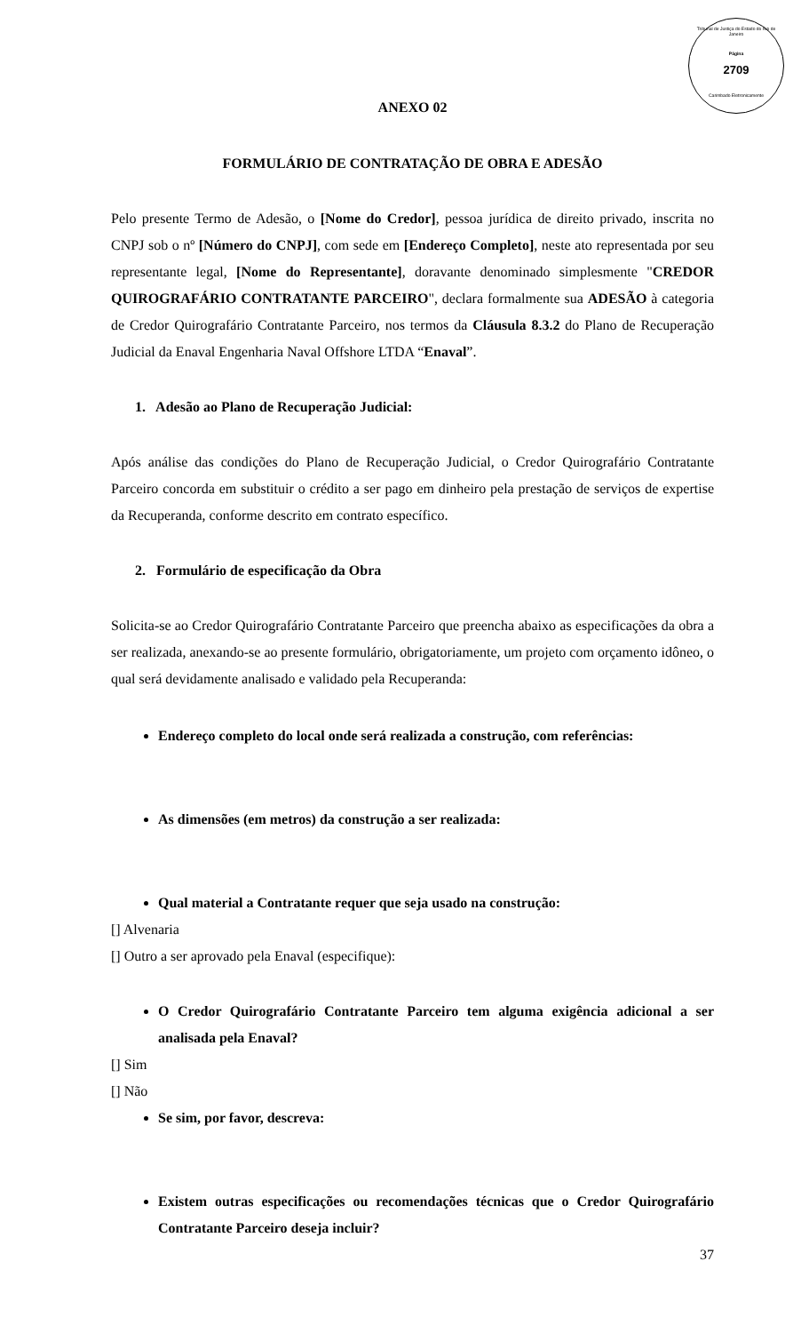Tribunal de Justiça do Estado do Rio de Janeiro
Página
2709
Carimbado Eletronicamente
ANEXO 02
FORMULÁRIO DE CONTRATAÇÃO DE OBRA E ADESÃO
Pelo presente Termo de Adesão, o [Nome do Credor], pessoa jurídica de direito privado, inscrita no CNPJ sob o nº [Número do CNPJ], com sede em [Endereço Completo], neste ato representada por seu representante legal, [Nome do Representante], doravante denominado simplesmente "CREDOR QUIROGRAFÁRIO CONTRATANTE PARCEIRO", declara formalmente sua ADESÃO à categoria de Credor Quirografário Contratante Parceiro, nos termos da Cláusula 8.3.2 do Plano de Recuperação Judicial da Enaval Engenharia Naval Offshore LTDA “Enaval”.
1. Adesão ao Plano de Recuperação Judicial:
Após análise das condições do Plano de Recuperação Judicial, o Credor Quirografário Contratante Parceiro concorda em substituir o crédito a ser pago em dinheiro pela prestação de serviços de expertise da Recuperanda, conforme descrito em contrato específico.
2. Formulário de especificação da Obra
Solicita-se ao Credor Quirografário Contratante Parceiro que preencha abaixo as especificações da obra a ser realizada, anexando-se ao presente formulário, obrigatoriamente, um projeto com orçamento idôneo, o qual será devidamente analisado e validado pela Recuperanda:
Endereço completo do local onde será realizada a construção, com referências:
As dimensões (em metros) da construção a ser realizada:
Qual material a Contratante requer que seja usado na construção:
[] Alvenaria
[] Outro a ser aprovado pela Enaval (especifique):
O Credor Quirografário Contratante Parceiro tem alguma exigência adicional a ser analisada pela Enaval?
[] Sim
[] Não
Se sim, por favor, descreva:
Existem outras especificações ou recomendações técnicas que o Credor Quirografário Contratante Parceiro deseja incluir?
37